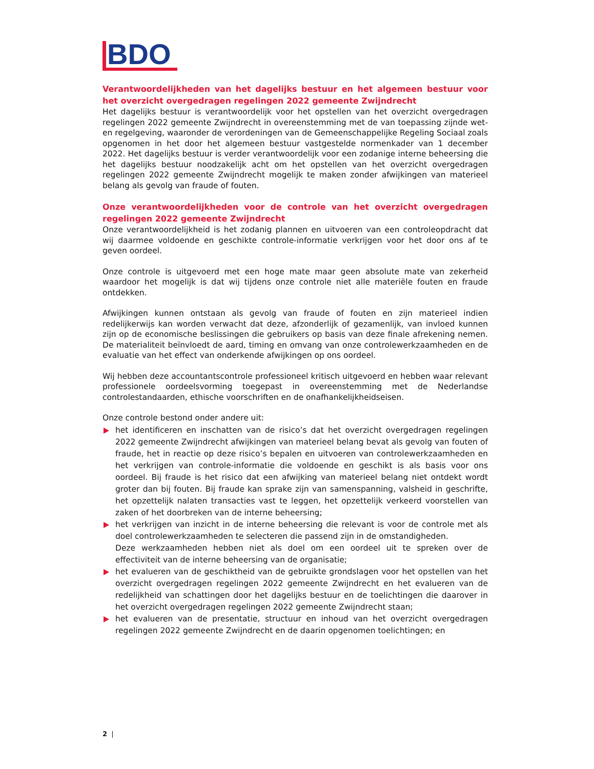BDO
Verantwoordelijkheden van het dagelijks bestuur en het algemeen bestuur voor het overzicht overgedragen regelingen 2022 gemeente Zwijndrecht
Het dagelijks bestuur is verantwoordelijk voor het opstellen van het overzicht overgedragen regelingen 2022 gemeente Zwijndrecht in overeenstemming met de van toepassing zijnde wet- en regelgeving, waaronder de verordeningen van de Gemeenschappelijke Regeling Sociaal zoals opgenomen in het door het algemeen bestuur vastgestelde normenkader van 1 december 2022. Het dagelijks bestuur is verder verantwoordelijk voor een zodanige interne beheersing die het dagelijks bestuur noodzakelijk acht om het opstellen van het overzicht overgedragen regelingen 2022 gemeente Zwijndrecht mogelijk te maken zonder afwijkingen van materieel belang als gevolg van fraude of fouten.
Onze verantwoordelijkheden voor de controle van het overzicht overgedragen regelingen 2022 gemeente Zwijndrecht
Onze verantwoordelijkheid is het zodanig plannen en uitvoeren van een controleopdracht dat wij daarmee voldoende en geschikte controle-informatie verkrijgen voor het door ons af te geven oordeel.
Onze controle is uitgevoerd met een hoge mate maar geen absolute mate van zekerheid waardoor het mogelijk is dat wij tijdens onze controle niet alle materiële fouten en fraude ontdekken.
Afwijkingen kunnen ontstaan als gevolg van fraude of fouten en zijn materieel indien redelijkerwijs kan worden verwacht dat deze, afzonderlijk of gezamenlijk, van invloed kunnen zijn op de economische beslissingen die gebruikers op basis van deze finale afrekening nemen. De materialiteit beïnvloedt de aard, timing en omvang van onze controlewerkzaamheden en de evaluatie van het effect van onderkende afwijkingen op ons oordeel.
Wij hebben deze accountantscontrole professioneel kritisch uitgevoerd en hebben waar relevant professionele oordeelsvorming toegepast in overeenstemming met de Nederlandse controlestandaarden, ethische voorschriften en de onafhankelijkheidseisen.
Onze controle bestond onder andere uit:
het identificeren en inschatten van de risico’s dat het overzicht overgedragen regelingen 2022 gemeente Zwijndrecht afwijkingen van materieel belang bevat als gevolg van fouten of fraude, het in reactie op deze risico’s bepalen en uitvoeren van controlewerkzaamheden en het verkrijgen van controle-informatie die voldoende en geschikt is als basis voor ons oordeel. Bij fraude is het risico dat een afwijking van materieel belang niet ontdekt wordt groter dan bij fouten. Bij fraude kan sprake zijn van samenspanning, valsheid in geschrifte, het opzettelijk nalaten transacties vast te leggen, het opzettelijk verkeerd voorstellen van zaken of het doorbreken van de interne beheersing;
het verkrijgen van inzicht in de interne beheersing die relevant is voor de controle met als doel controlewerkzaamheden te selecteren die passend zijn in de omstandigheden.
Deze werkzaamheden hebben niet als doel om een oordeel uit te spreken over de effectiviteit van de interne beheersing van de organisatie;
het evalueren van de geschiktheid van de gebruikte grondslagen voor het opstellen van het overzicht overgedragen regelingen 2022 gemeente Zwijndrecht en het evalueren van de redelijkheid van schattingen door het dagelijks bestuur en de toelichtingen die daarover in het overzicht overgedragen regelingen 2022 gemeente Zwijndrecht staan;
het evalueren van de presentatie, structuur en inhoud van het overzicht overgedragen regelingen 2022 gemeente Zwijndrecht en de daarin opgenomen toelichtingen; en
2 |